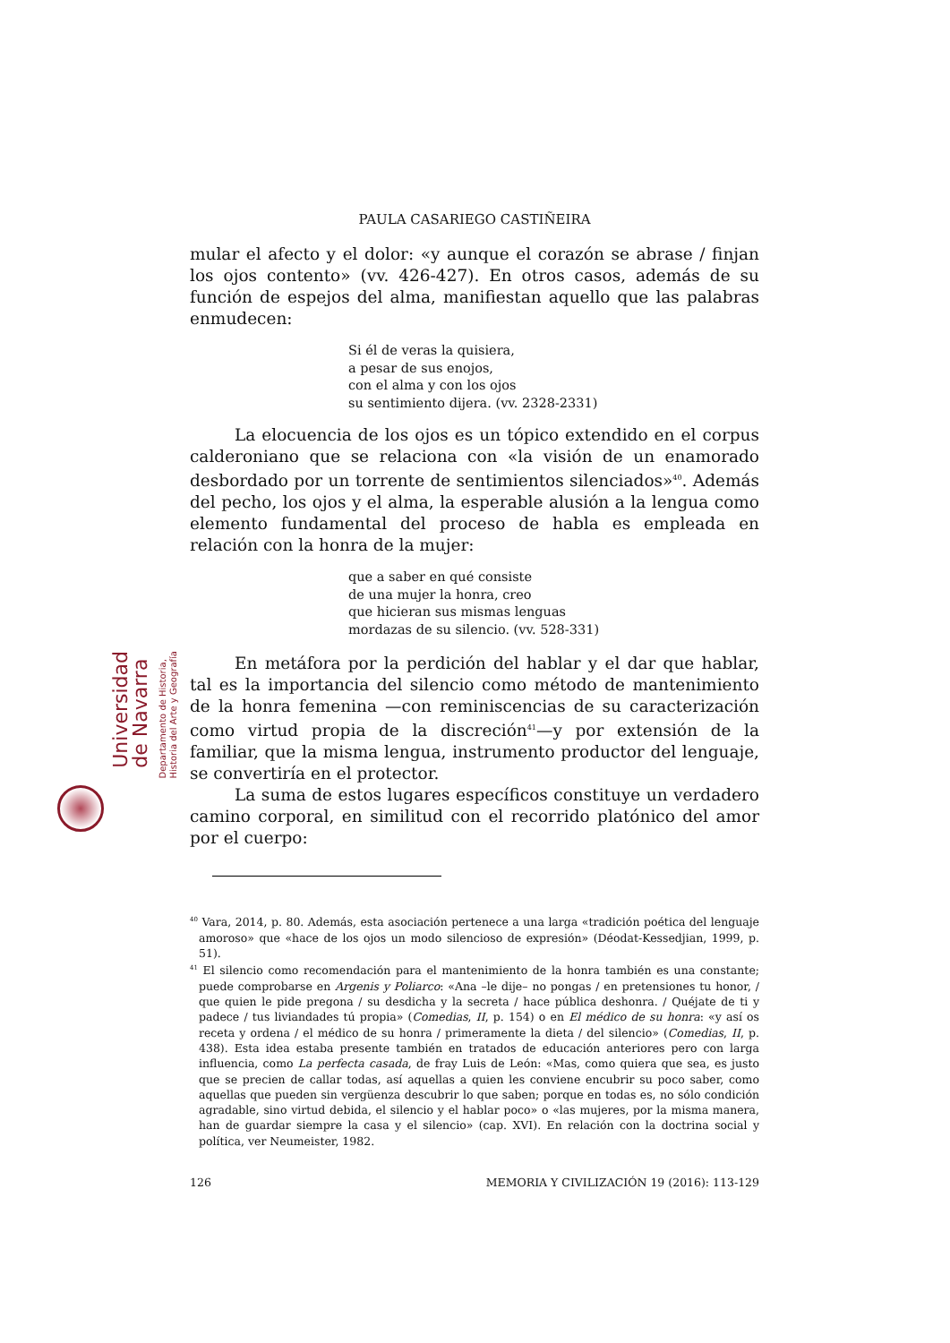PAULA CASARIEGO CASTIÑEIRA
mular el afecto y el dolor: «y aunque el corazón se abrase / finjan los ojos contento» (vv. 426-427). En otros casos, además de su función de espejos del alma, manifiestan aquello que las palabras enmudecen:
Si él de veras la quisiera,
a pesar de sus enojos,
con el alma y con los ojos
su sentimiento dijera. (vv. 2328-2331)
La elocuencia de los ojos es un tópico extendido en el corpus calderoniano que se relaciona con «la visión de un enamorado desbordado por un torrente de sentimientos silenciados»<sup>40</sup>. Además del pecho, los ojos y el alma, la esperable alusión a la lengua como elemento fundamental del proceso de habla es empleada en relación con la honra de la mujer:
que a saber en qué consiste
de una mujer la honra, creo
que hicieran sus mismas lenguas
mordazas de su silencio. (vv. 528-331)
Universidad
de Navarra
Departamento de Historia,
Historia del Arte y Geografía
En metáfora por la perdición del hablar y el dar que hablar, tal es la importancia del silencio como método de mantenimiento de la honra femenina —con reminiscencias de su caracterización como virtud propia de la discreción<sup>41</sup>—y por extensión de la familiar, que la misma lengua, instrumento productor del lenguaje, se convertiría en el protector.
La suma de estos lugares específicos constituye un verdadero camino corporal, en similitud con el recorrido platónico del amor por el cuerpo:
<sup>40</sup> Vara, 2014, p. 80. Además, esta asociación pertenece a una larga «tradición poética del lenguaje amoroso» que «hace de los ojos un modo silencioso de expresión» (Déodat-Kessedjian, 1999, p. 51).
<sup>41</sup> El silencio como recomendación para el mantenimiento de la honra también es una constante; puede comprobarse en Argenis y Poliarco: «Ana –le dije– no pongas / en pretensiones tu honor, / que quien le pide pregona / su desdicha y la secreta / hace pública deshonra. / Quéjate de ti y padece / tus liviandades tú propia» (Comedias, II, p. 154) o en El médico de su honra: «y así os receta y ordena / el médico de su honra / primeramente la dieta / del silencio» (Comedias, II, p. 438). Esta idea estaba presente también en tratados de educación anteriores pero con larga influencia, como La perfecta casada, de fray Luis de León: «Mas, como quiera que sea, es justo que se precien de callar todas, así aquellas a quien les conviene encubrir su poco saber, como aquellas que pueden sin vergüenza descubrir lo que saben; porque en todas es, no sólo condición agradable, sino virtud debida, el silencio y el hablar poco» o «las mujeres, por la misma manera, han de guardar siempre la casa y el silencio» (cap. XVI). En relación con la doctrina social y política, ver Neumeister, 1982.
126 MEMORIA Y CIVILIZACIÓN 19 (2016): 113-129